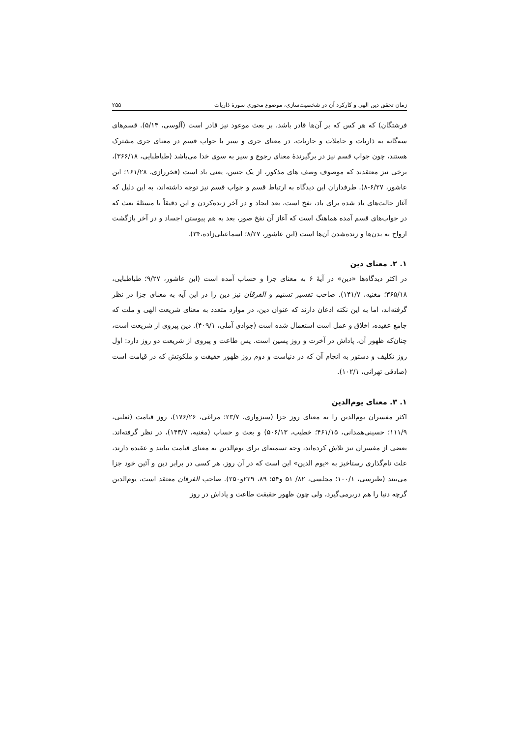زمان تحقق دین الهی و کارکرد آن در شخصیت‌سازی، موضوع محوری سورهٔ ذاریات ۲۵۵
فرشتگان) که هر کس که بر آن‌ها قادر باشد، بر بعث موعود نیز قادر است (آلوسی، ۵/۱۴). قسم‌های سه‌گانه به ذاریات و حاملات و جاریات، در معنای جری و سیر با جواب قسم در معنای جری مشترک هستند، چون جواب قسم نیز در برگیرندهٔ معنای رجوع و سیر به سوی خدا می‌باشد (طباطبایی، ۳۶۶/۱۸)، برخی نیز معتقدند که موصوف وصف های مذکور، از یک جنس، یعنی باد است (فخررازی، ۱۶۱/۲۸؛ ابن عاشور، ۶/۲۷-۸). طرفداران این دیدگاه به ارتباط قسم و جواب قسم نیز توجه داشته‌اند، به این دلیل که آغاز حالت‌های یاد شده برای باد، نفخ است، بعد ایجاد و در آخر زنده‌کردن و این دقیقاً با مسئلهٔ بعث که در جواب‌های قسم آمده هماهنگ است که آغاز آن نفخ صور، بعد به هم پیوستن اجساد و در آخر بازگشت ارواح به بدن‌ها و زنده‌شدن آن‌ها است (ابن عاشور، ۸/۲۷؛ اسماعیلی‌زاده،۳۴).
۱. ۲. معنای دین
در اکثر دیدگاه‌ها «دین» در آیهٔ ۶ به معنای جزا و حساب آمده است (ابن عاشور، ۹/۲۷؛ طباطبایی، ۳۶۵/۱۸؛ مغنیه، ۱۴۱/۷). صاحب تفسیر تسنیم و الفرقان نیز دین را در این آیه به معنای جزا در نظر گرفته‌اند، اما به این نکته اذعان دارند که عنوان دین، در موارد متعدد به معنای شریعت الهی و ملت که جامع عقیده، اخلاق و عمل است استعمال شده است (جوادی آملی، ۴۰۹/۱). دین پیروی از شریعت است، چنان‌که ظهور آن، پاداش در آخرت و روز پسین است. پس طاعت و پیروی از شریعت دو روز دارد: اول روز تکلیف و دستور به انجام آن که در دنیاست و دوم روز ظهور حقیقت و ملکوتش که در قیامت است (صادقی تهرانی، ۱۰۲/۱).
۱. ۳. معنای یوم‌الدین
اکثر مفسران یوم‌الدین را به معنای روز جزا (سبزواری، ۲۳/۷؛ مراغی، ۱۷۶/۲۶)، روز قیامت (ثعلبی، ۱۱۱/۹؛ حسینی‌همدانی، ۴۶۱/۱۵؛ خطیب، ۵۰۶/۱۳) و بعث و حساب (مغنیه، ۱۴۳/۷)، در نظر گرفته‌اند. بعضی از مفسران نیز تلاش کرده‌اند، وجه تسمیه‌ای برای یوم‌الدین به معنای قیامت بیابند و عقیده دارند، علت نام‌گذاری رستاخیز به «یوم الدین» این است که در آن روز، هر کسی در برابر دین و آئین خود جزا می‌بیند (طبرسی، ۱۰۰/۱؛ مجلسی، ۸۲/ ۵۱ و۵۴؛ ۸۹، ۲۲۹و۲۵۰). صاحب الفرقان معتقد است، یوم‌الدین گرچه دنیا را هم دربرمی‌گیرد، ولی چون ظهور حقیقت طاعت و پاداش در روز